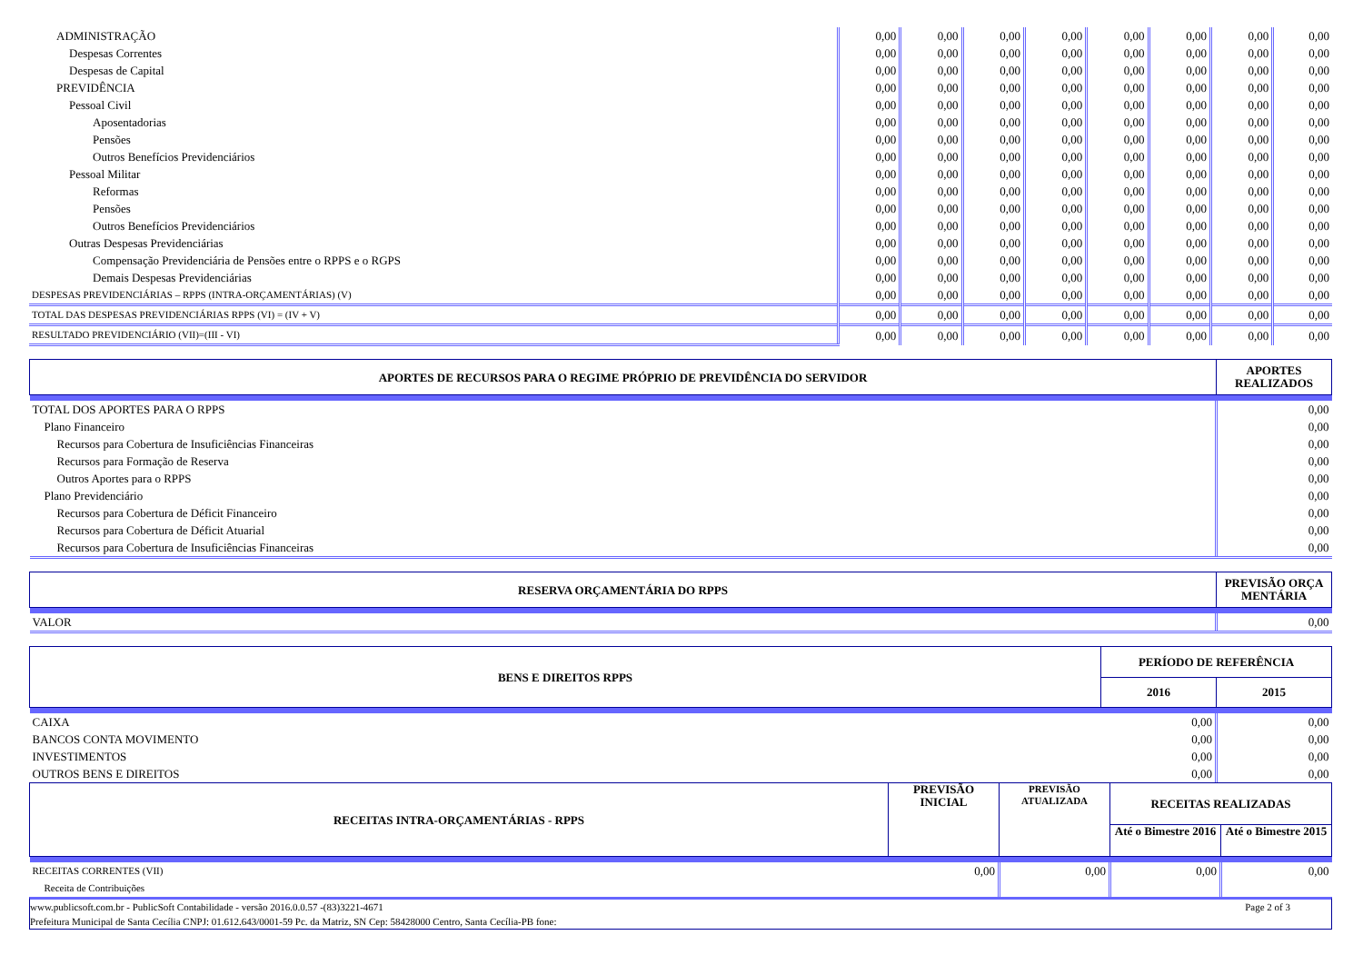| ADMINISTRAÇÃO | 0,00 | 0,00 | 0,00 | 0,00 | 0,00 | 0,00 | 0,00 | 0,00 |
| Despesas Correntes | 0,00 | 0,00 | 0,00 | 0,00 | 0,00 | 0,00 | 0,00 | 0,00 |
| Despesas de Capital | 0,00 | 0,00 | 0,00 | 0,00 | 0,00 | 0,00 | 0,00 | 0,00 |
| PREVIDÊNCIA | 0,00 | 0,00 | 0,00 | 0,00 | 0,00 | 0,00 | 0,00 | 0,00 |
| Pessoal Civil | 0,00 | 0,00 | 0,00 | 0,00 | 0,00 | 0,00 | 0,00 | 0,00 |
| Aposentadorias | 0,00 | 0,00 | 0,00 | 0,00 | 0,00 | 0,00 | 0,00 | 0,00 |
| Pensões | 0,00 | 0,00 | 0,00 | 0,00 | 0,00 | 0,00 | 0,00 | 0,00 |
| Outros Benefícios Previdenciários | 0,00 | 0,00 | 0,00 | 0,00 | 0,00 | 0,00 | 0,00 | 0,00 |
| Pessoal Militar | 0,00 | 0,00 | 0,00 | 0,00 | 0,00 | 0,00 | 0,00 | 0,00 |
| Reformas | 0,00 | 0,00 | 0,00 | 0,00 | 0,00 | 0,00 | 0,00 | 0,00 |
| Pensões | 0,00 | 0,00 | 0,00 | 0,00 | 0,00 | 0,00 | 0,00 | 0,00 |
| Outros Benefícios Previdenciários | 0,00 | 0,00 | 0,00 | 0,00 | 0,00 | 0,00 | 0,00 | 0,00 |
| Outras Despesas Previdenciárias | 0,00 | 0,00 | 0,00 | 0,00 | 0,00 | 0,00 | 0,00 | 0,00 |
| Compensação Previdenciária de Pensões entre o RPPS e o RGPS | 0,00 | 0,00 | 0,00 | 0,00 | 0,00 | 0,00 | 0,00 | 0,00 |
| Demais Despesas Previdenciárias | 0,00 | 0,00 | 0,00 | 0,00 | 0,00 | 0,00 | 0,00 | 0,00 |
| DESPESAS PREVIDENCIÁRIAS – RPPS (INTRA-ORÇAMENTÁRIAS) (V) | 0,00 | 0,00 | 0,00 | 0,00 | 0,00 | 0,00 | 0,00 | 0,00 |
| TOTAL DAS DESPESAS PREVIDENCIÁRIAS RPPS (VI) = (IV + V) | 0,00 | 0,00 | 0,00 | 0,00 | 0,00 | 0,00 | 0,00 | 0,00 |
| RESULTADO PREVIDENCIÁRIO (VII)=(III - VI) | 0,00 | 0,00 | 0,00 | 0,00 | 0,00 | 0,00 | 0,00 | 0,00 |
| APORTES DE RECURSOS PARA O REGIME PRÓPRIO DE PREVIDÊNCIA DO SERVIDOR | APORTES REALIZADOS |
| --- | --- |
| TOTAL DOS APORTES PARA O RPPS | 0,00 |
| Plano Financeiro | 0,00 |
| Recursos para Cobertura de Insuficiências Financeiras | 0,00 |
| Recursos para Formação de Reserva | 0,00 |
| Outros Aportes para o RPPS | 0,00 |
| Plano Previdenciário | 0,00 |
| Recursos para Cobertura de Déficit Financeiro | 0,00 |
| Recursos para Cobertura de Déficit Atuarial | 0,00 |
| Recursos para Cobertura de Insuficiências Financeiras | 0,00 |
| RESERVA ORÇAMENTÁRIA DO RPPS | PREVISÃO ORÇA MENTÁRIA |
| --- | --- |
| VALOR | 0,00 |
| BENS E DIREITOS RPPS | PERÍODO DE REFERÊNCIA | |
| --- | --- | --- |
| | 2016 | 2015 |
| CAIXA | 0,00 | 0,00 |
| BANCOS CONTA MOVIMENTO | 0,00 | 0,00 |
| INVESTIMENTOS | 0,00 | 0,00 |
| OUTROS BENS E DIREITOS | 0,00 | 0,00 |
| RECEITAS INTRA-ORÇAMENTÁRIAS - RPPS | PREVISÃO INICIAL | PREVISÃO ATUALIZADA | RECEITAS REALIZADAS | |
| --- | --- | --- | --- | --- |
| | | | Até o Bimestre 2016 | Até o Bimestre 2015 |
| RECEITAS CORRENTES (VII) | 0,00 | 0,00 | 0,00 | 0,00 |
| Receita de Contribuições | | | | |
www.publicsoft.com.br - PublicSoft Contabilidade - versão 2016.0.0.57 -(83)3221-4671 Page 2 of 3
Prefeitura Municipal de Santa Cecília CNPJ: 01.612.643/0001-59 Pc. da Matriz, SN Cep: 58428000 Centro, Santa Cecília-PB fone: